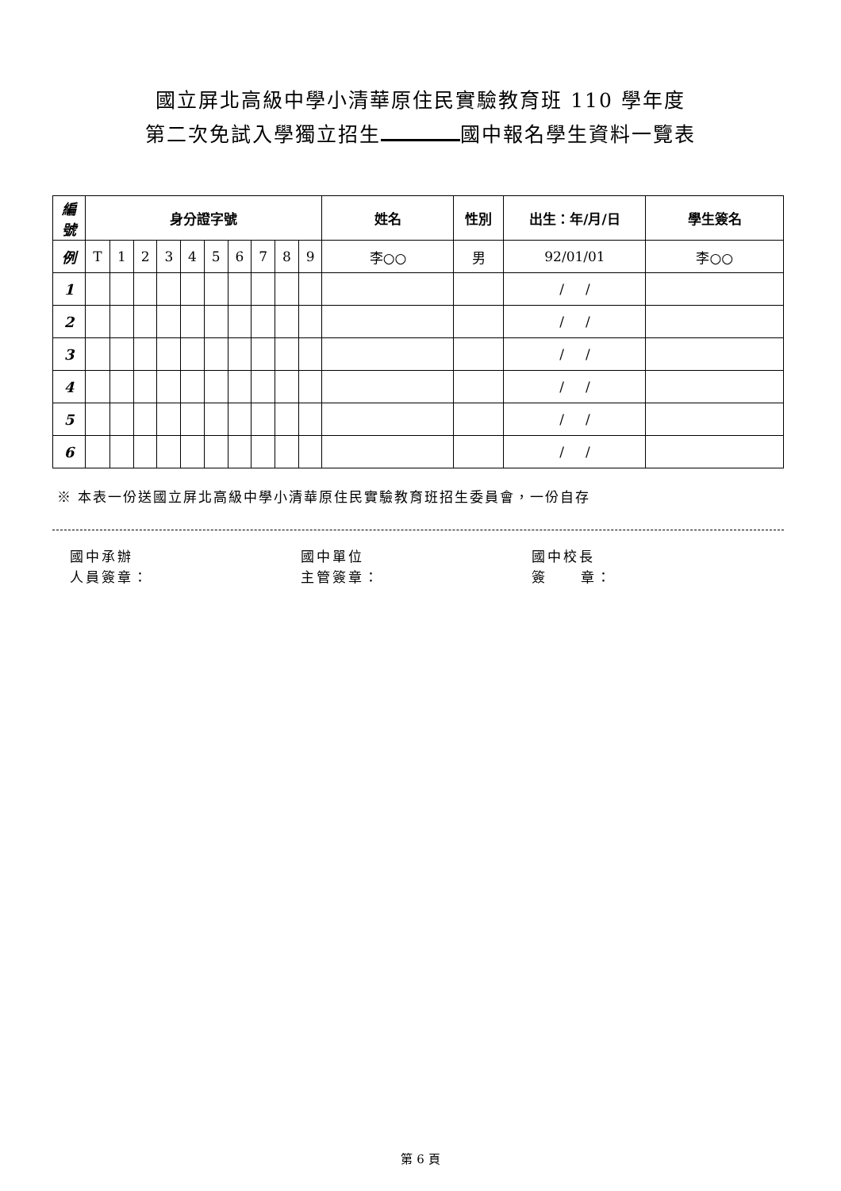國立屏北高級中學小清華原住民實驗教育班 110 學年度
第二次免試入學獨立招生 國中報名學生資料一覽表
| 編 號 | 身分證字號 | | | | | | | | | | 姓名 | 性別 | 出生：年/月/日 | 學生簽名 |
| --- | --- | --- | --- | --- | --- | --- | --- | --- | --- | --- | --- | --- | --- | --- |
| 例 | T | 1 | 2 | 3 | 4 | 5 | 6 | 7 | 8 | 9 | 李○○ | 男 | 92/01/01 | 李○○ |
| 1 | | | | | | | | | | | | | / / | |
| 2 | | | | | | | | | | | | | / / | |
| 3 | | | | | | | | | | | | | / / | |
| 4 | | | | | | | | | | | | | / / | |
| 5 | | | | | | | | | | | | | / / | |
| 6 | | | | | | | | | | | | | / / | |
※ 本表一份送國立屏北高級中學小清華原住民實驗教育班招生委員會，一份自存
國中承辦
人員簽章：
國中單位
主管簽章：
國中校長
簽 章：
第 6 頁